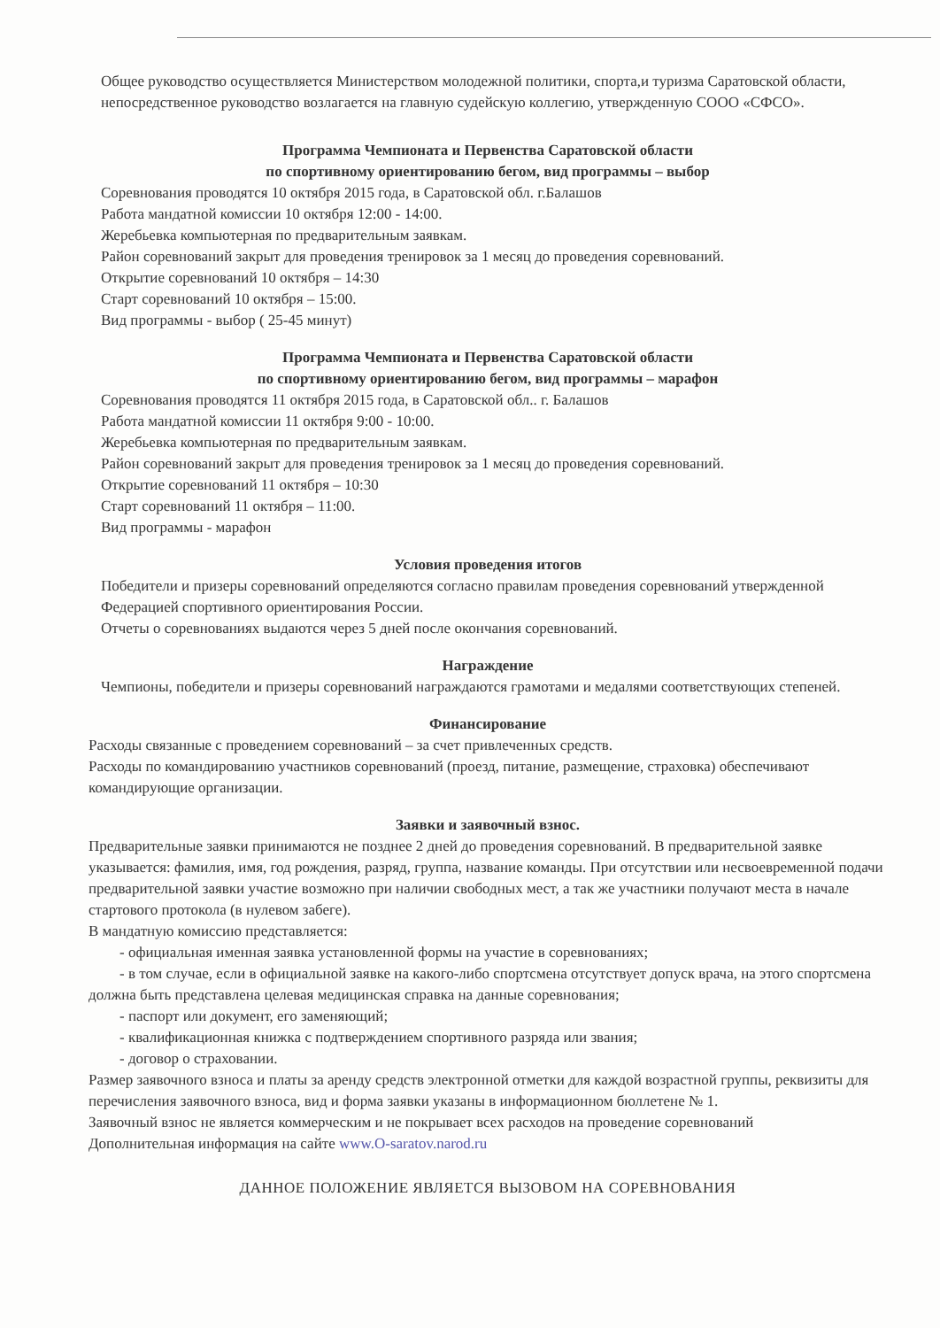Общее руководство осуществляется Министерством молодежной политики, спорта,и туризма Саратовской области, непосредственное руководство возлагается на главную судейскую коллегию, утвержденную СООО «СФСО».
Программа Чемпионата и Первенства Саратовской области
по спортивному ориентированию бегом, вид программы – выбор
Соревнования проводятся 10 октября 2015 года, в Саратовской обл. г.Балашов
Работа мандатной комиссии 10 октября 12:00 - 14:00.
Жеребьевка компьютерная по предварительным заявкам.
Район соревнований закрыт для проведения тренировок за 1 месяц до проведения соревнований.
Открытие соревнований 10 октября – 14:30
Старт соревнований 10 октября – 15:00.
Вид программы - выбор ( 25-45 минут)
Программа Чемпионата и Первенства Саратовской области
по спортивному ориентированию бегом, вид программы – марафон
Соревнования проводятся 11 октября 2015 года, в Саратовской обл.. г. Балашов
Работа мандатной комиссии 11 октября 9:00 - 10:00.
Жеребьевка компьютерная по предварительным заявкам.
Район соревнований закрыт для проведения тренировок за 1 месяц до проведения соревнований.
Открытие соревнований 11 октября – 10:30
Старт соревнований 11 октября – 11:00.
Вид программы - марафон
Условия проведения итогов
Победители и призеры соревнований определяются согласно правилам проведения соревнований утвержденной Федерацией спортивного ориентирования России.
Отчеты о соревнованиях выдаются через 5 дней после окончания соревнований.
Награждение
Чемпионы, победители и призеры соревнований награждаются грамотами и медалями соответствующих степеней.
Финансирование
Расходы связанные с проведением соревнований – за счет привлеченных средств.
Расходы по командированию участников соревнований (проезд, питание, размещение, страховка) обеспечивают командирующие организации.
Заявки и заявочный взнос.
Предварительные заявки принимаются не позднее 2 дней до проведения соревнований. В предварительной заявке указывается: фамилия, имя, год рождения, разряд, группа, название команды. При отсутствии или несвоевременной подачи предварительной заявки участие возможно при наличии свободных мест, а так же участники получают места в начале стартового протокола (в нулевом забеге).
В мандатную комиссию представляется:
- официальная именная заявка установленной формы на участие в соревнованиях;
- в том случае, если в официальной заявке на какого-либо спортсмена отсутствует допуск врача, на этого спортсмена должна быть представлена целевая медицинская справка на данные соревнования;
- паспорт или документ, его заменяющий;
- квалификационная книжка с подтверждением спортивного разряда или звания;
- договор о страховании.
Размер заявочного взноса и платы за аренду средств электронной отметки для каждой возрастной группы, реквизиты для перечисления заявочного взноса, вид и форма заявки указаны в информационном бюллетене № 1.
Заявочный взнос не является коммерческим и не покрывает всех расходов на проведение соревнований
Дополнительная информация на сайте www.O-saratov.narod.ru
ДАННОЕ ПОЛОЖЕНИЕ ЯВЛЯЕТСЯ ВЫЗОВОМ НА СОРЕВНОВАНИЯ